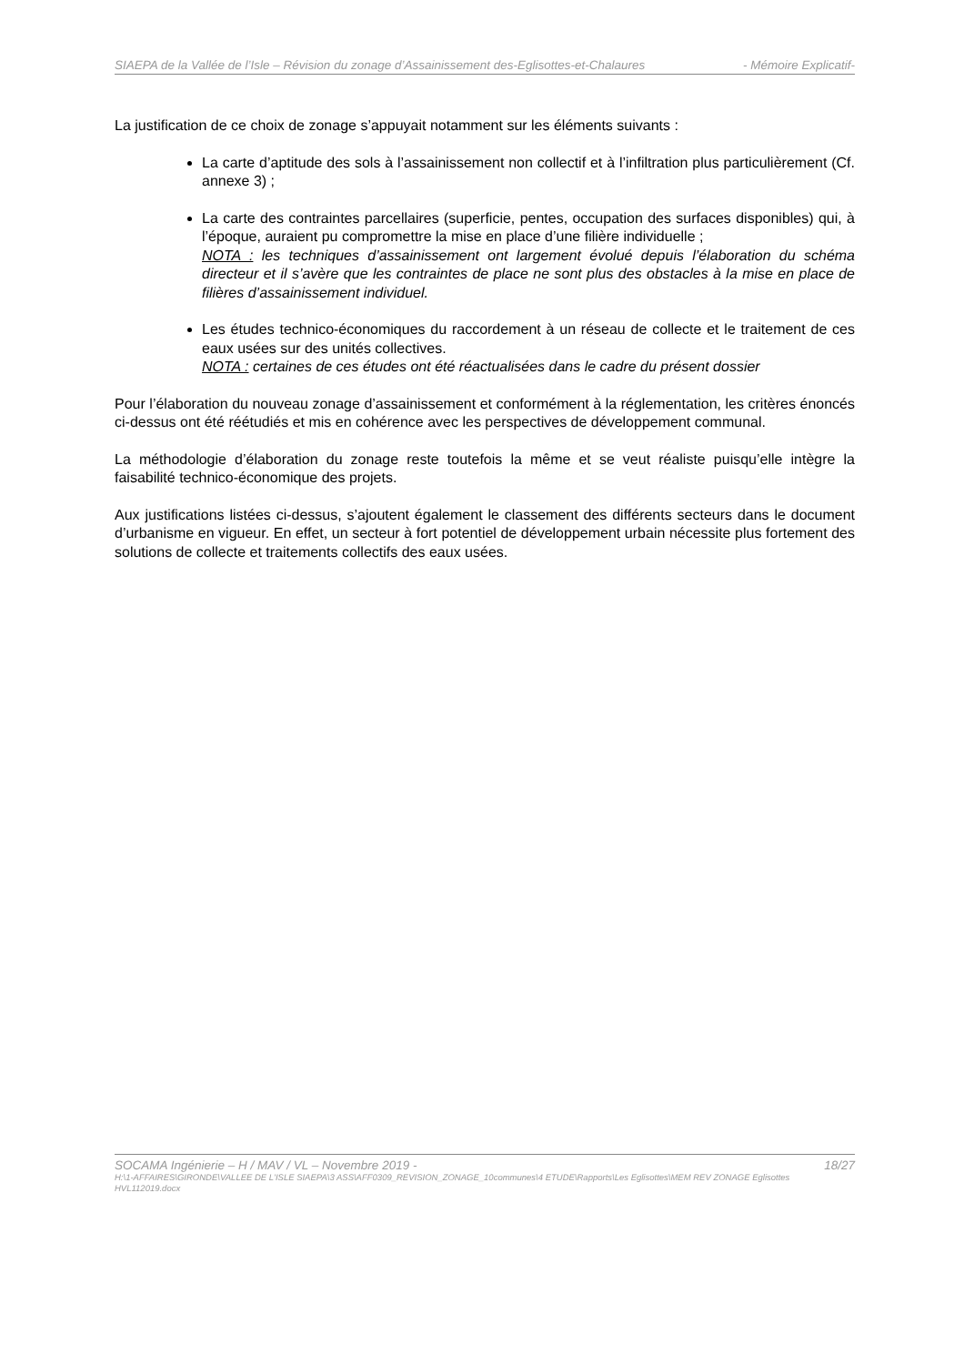SIAEPA de la Vallée de l’Isle – Révision du zonage d’Assainissement des-Eglisottes-et-Chalaures - Mémoire Explicatif-
La justification de ce choix de zonage s’appuyait notamment sur les éléments suivants :
La carte d’aptitude des sols à l’assainissement non collectif et à l’infiltration plus particulièrement (Cf. annexe 3) ;
La carte des contraintes parcellaires (superficie, pentes, occupation des surfaces disponibles) qui, à l’époque, auraient pu compromettre la mise en place d’une filière individuelle ;
NOTA : les techniques d’assainissement ont largement évolué depuis l’élaboration du schéma directeur et il s’avère que les contraintes de place ne sont plus des obstacles à la mise en place de filières d’assainissement individuel.
Les études technico-économiques du raccordement à un réseau de collecte et le traitement de ces eaux usées sur des unités collectives.
NOTA : certaines de ces études ont été réactualisées dans le cadre du présent dossier
Pour l’élaboration du nouveau zonage d’assainissement et conformément à la réglementation, les critères énoncés ci-dessus ont été réétudiés et mis en cohérence avec les perspectives de développement communal.
La méthodologie d’élaboration du zonage reste toutefois la même et se veut réaliste puisqu’elle intègre la faisabilité technico-économique des projets.
Aux justifications listées ci-dessus, s’ajoutent également le classement des différents secteurs dans le document d’urbanisme en vigueur. En effet, un secteur à fort potentiel de développement urbain nécessite plus fortement des solutions de collecte et traitements collectifs des eaux usées.
SOCAMA Ingénierie – H / MAV / VL – Novembre 2019 - 18/27
H:\1-AFFAIRES\GIRONDE\VALLEE DE L'ISLE SIAEPA\3 ASS\AFF0309_REVISION_ZONAGE_10communes\4 ETUDE\Rapports\Les Eglisottes\MEM REV ZONAGE Eglisottes HVL112019.docx